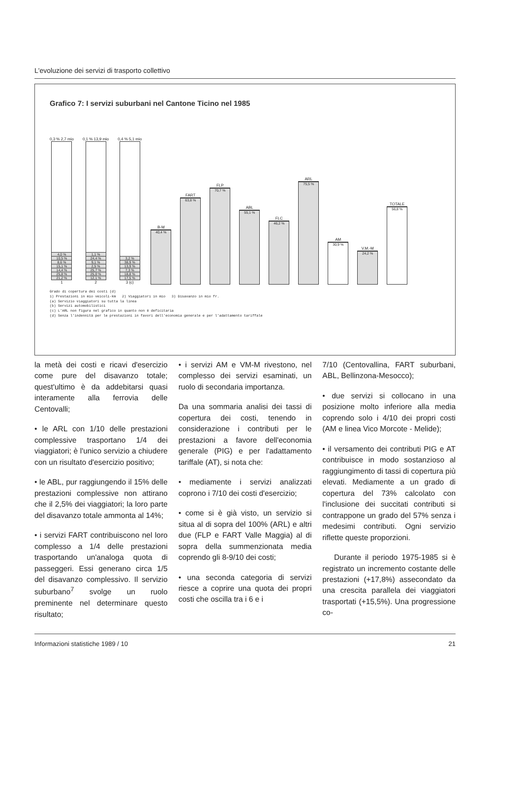L'evoluzione dei servizi di trasporto collettivo
Grafico 7: I servizi suburbani nel Cantone Ticino nel 1985
0,3 % 2,7 mio
4,0 %
10,5 %
8,6 %
15,1 %
14,4 %
25,8 %
21,2 %
1
0,1 % 13,9 mio
1,1 %
24,4 %
9,1 %
2,5 %
25,7 %
25,0 %
12,1 %
2
0,4 % 5,1 mio
3,2 %
38,9 %
13,9 %
7,3 %
18,8 %
17,5 %
3 (c)
B-M
40,4 %
FART
63,8 %
FLP
70,7 %
ABL
55,1 %
FLC
46,2 %
ARL
75,5 %
AM
30,9 %
V.M.-M
24,2 %
TOTALE
56,8 %
Grado di copertura dei costi (d)
1) Prestazioni in mio veicoli-km 2) Viaggiatori in mio 3) Disavanzo in mio fr.
(a) Servizio viaggiatori su tutta la linea
(b) Servizi automobilistici
(c) L'ARL non figura nel grafico in quanto non è deficitaria
(d) Senza l'indennità per le prestazioni in favori dell'economia generale e per l'adattamento tariffale
la metà dei costi e ricavi d'esercizio come pure del disavanzo totale; quest'ultimo è da addebitarsi quasi interamente alla ferrovia delle Centovalli;
• le ARL con 1/10 delle prestazioni complessive trasportano 1/4 dei viaggiatori; è l'unico servizio a chiudere con un risultato d'esercizio positivo;
• le ABL, pur raggiungendo il 15% delle prestazioni complessive non attirano che il 2,5% dei viaggiatori; la loro parte del disavanzo totale ammonta al 14%;
• i servizi FART contribuiscono nel loro complesso a 1/4 delle prestazioni trasportando un'analoga quota di passeggeri. Essi generano circa 1/5 del disavanzo complessivo. Il servizio suburbano<sup>7</sup> svolge un ruolo preminente nel determinare questo risultato;
• i servizi AM e VM-M rivestono, nel complesso dei servizi esaminati, un ruolo di secondaria importanza.
Da una sommaria analisi dei tassi di copertura dei costi, tenendo in considerazione i contributi per le prestazioni a favore dell'economia generale (PIG) e per l'adattamento tariffale (AT), si nota che:
• mediamente i servizi analizzati coprono i 7/10 dei costi d'esercizio;
• come si è già visto, un servizio si situa al di sopra del 100% (ARL) e altri due (FLP e FART Valle Maggia) al di sopra della summenzionata media coprendo gli 8-9/10 dei costi;
• una seconda categoria di servizi riesce a coprire una quota dei propri costi che oscilla tra i 6 e i
7/10 (Centovallina, FART suburbani, ABL, Bellinzona-Mesocco);
• due servizi si collocano in una posizione molto inferiore alla media coprendo solo i 4/10 dei propri costi (AM e linea Vico Morcote - Melide);
• il versamento dei contributi PIG e AT contribuisce in modo sostanzioso al raggiungimento di tassi di copertura più elevati. Mediamente a un grado di copertura del 73% calcolato con l'inclusione dei succitati contributi si contrappone un grado del 57% senza i medesimi contributi. Ogni servizio riflette queste proporzioni.
Durante il periodo 1975-1985 si è registrato un incremento costante delle prestazioni (+17,8%) assecondato da una crescita parallela dei viaggiatori trasportati (+15,5%). Una progressione co-
Informazioni statistiche 1989 / 10 21